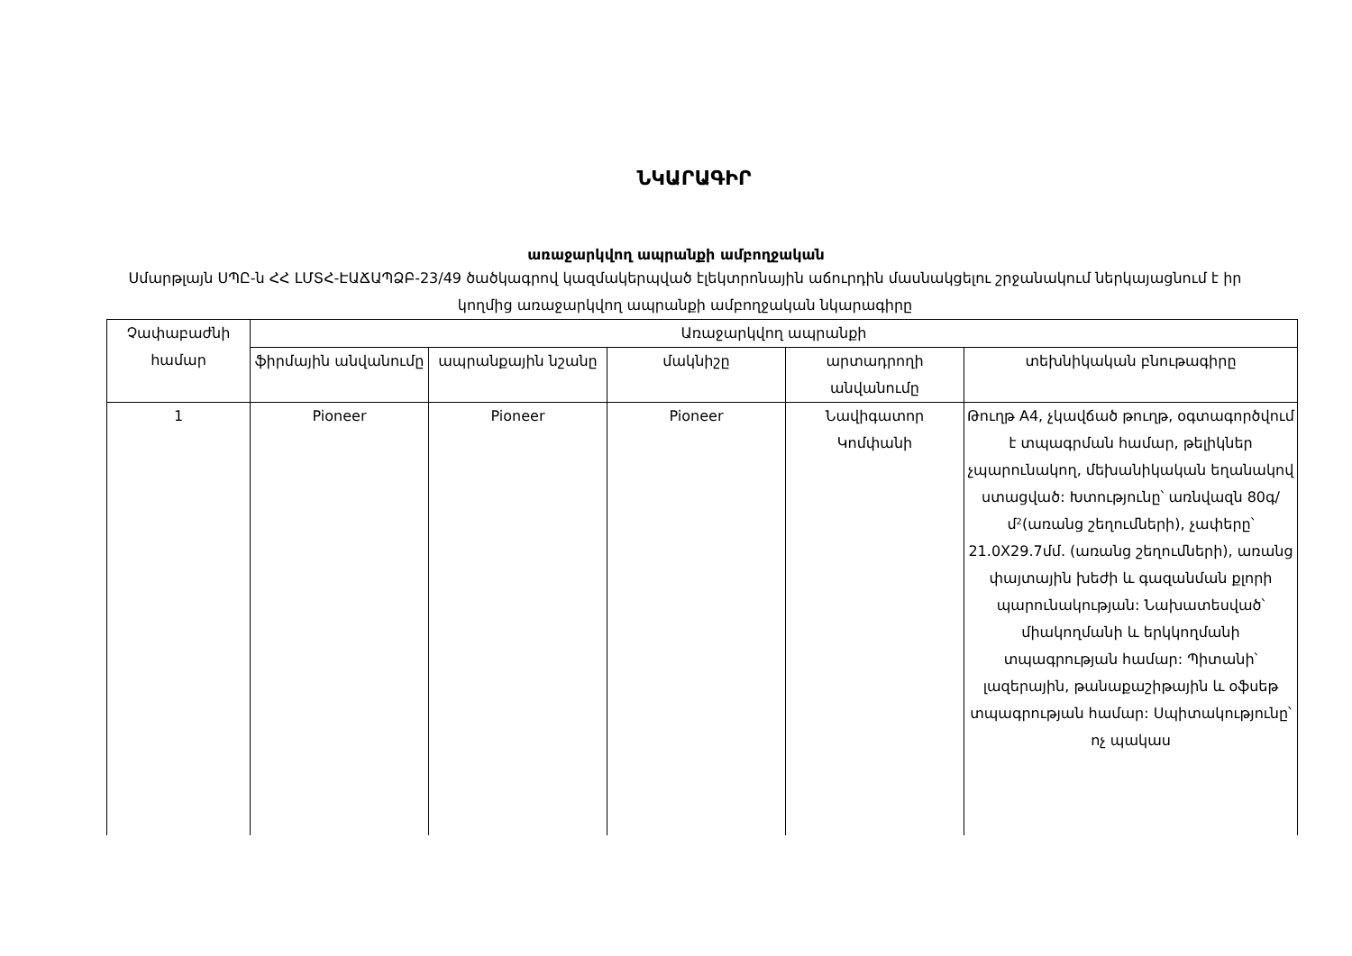ՆԿԱՐԱԳԻՐ
առաջարկվող ապրանքի ամբողջական
Սմարթլայն ՍՊԸ-ն ՀՀ ԼՄՏՀ-ԷԱՃԱՊՁԲ-23/49 ծածկագրով կազմակերպված էլեկտրոնային աճուրդին մասնակցելու շրջանակում ներկայացնում է իր կողմից առաջարկվող ապրանքի ամբողջական նկարագիրը
| Չափաբաժնի համար | Առաջարկվող ապրանքի | | | | |
| --- | --- | --- | --- | --- | --- |
| | ֆիրմային անվանումը | ապրանքային նշանը | մակնիշը | արտադրողի անվանումը | տեխնիկական բնութագիրը |
| 1 | Pioneer | Pioneer | Pioneer | Նավիգատոր Կոմփանի | Թուղթ A4, չկավճած թուղթ, օգտագործվում է տպագրման համար, թելիկներ չպարունակող, մեխանիկական եղանակով ստացված: Խտությունը՝ առնվազն 80գ/մ²(առանց շեղումների), չափերը՝ 21.0X29.7մմ. (առանց շեղումների), առանց փայտային խեժի և գազանման քլորի պարունակության: Նախատեսված՝ միակողմանի և երկկողմանի տպագրության համար: Պիտանի՝ լազերային, թանաքաշիթային և օֆսեթ տպագրության համար: Սպիտակությունը՝ ոչ պակաս |